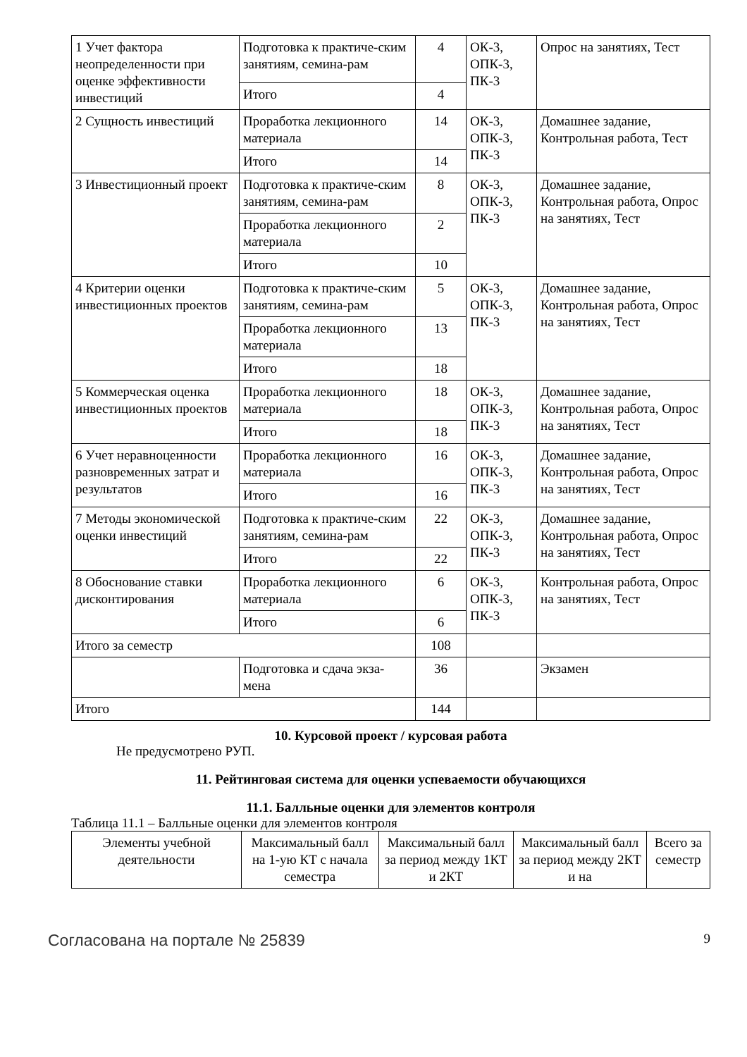| 1 Учет фактора неопределенности при оценке эффективности инвестиций | Подготовка к практиче-ским занятиям, семина-рам | 4 | ОК-3, ОПК-3, ПК-3 | Опрос на занятиях, Тест |
| | Итого | 4 | | |
| 2 Сущность инвестиций | Проработка лекционного материала | 14 | ОК-3, ОПК-3, ПК-3 | Домашнее задание, Контрольная работа, Тест |
| | Итого | 14 | | |
| 3 Инвестиционный проект | Подготовка к практиче-ским занятиям, семина-рам | 8 | ОК-3, ОПК-3, ПК-3 | Домашнее задание, Контрольная работа, Опрос на занятиях, Тест |
| | Проработка лекционного материала | 2 | | |
| | Итого | 10 | | |
| 4 Критерии оценки инвестиционных проектов | Подготовка к практиче-ским занятиям, семина-рам | 5 | ОК-3, ОПК-3, ПК-3 | Домашнее задание, Контрольная работа, Опрос на занятиях, Тест |
| | Проработка лекционного материала | 13 | | |
| | Итого | 18 | | |
| 5 Коммерческая оценка инвестиционных проектов | Проработка лекционного материала | 18 | ОК-3, ОПК-3, ПК-3 | Домашнее задание, Контрольная работа, Опрос на занятиях, Тест |
| | Итого | 18 | | |
| 6 Учет неравноценности разновременных затрат и результатов | Проработка лекционного материала | 16 | ОК-3, ОПК-3, ПК-3 | Домашнее задание, Контрольная работа, Опрос на занятиях, Тест |
| | Итого | 16 | | |
| 7 Методы экономической оценки инвестиций | Подготовка к практиче-ским занятиям, семина-рам | 22 | ОК-3, ОПК-3, ПК-3 | Домашнее задание, Контрольная работа, Опрос на занятиях, Тест |
| | Итого | 22 | | |
| 8 Обоснование ставки дисконтирования | Проработка лекционного материала | 6 | ОК-3, ОПК-3, ПК-3 | Контрольная работа, Опрос на занятиях, Тест |
| | Итого | 6 | | |
| Итого за семестр | | 108 | | |
| | Подготовка и сдача экза-мена | 36 | | Экзамен |
| Итого | | 144 | | |
10. Курсовой проект / курсовая работа
Не предусмотрено РУП.
11. Рейтинговая система для оценки успеваемости обучающихся
11.1. Балльные оценки для элементов контроля
Таблица 11.1 – Балльные оценки для элементов контроля
| Элементы учебной деятельности | Максимальный балл на 1-ую КТ с начала семестра | Максимальный балл за период между 1КТ и 2КТ | Максимальный балл за период между 2КТ и на | Всего за семестр |
| --- | --- | --- | --- | --- |
Согласована на портале № 25839 9